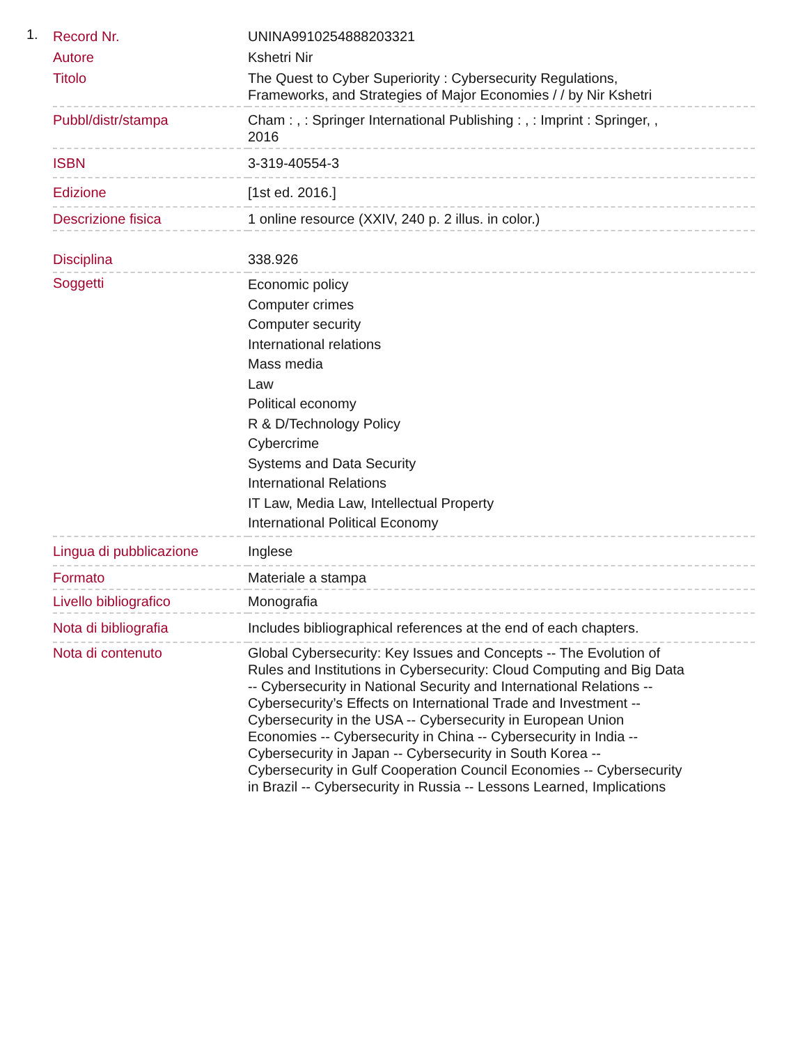1.
| Record Nr. | UNINA9910254888203321 |
| Autore | Kshetri Nir |
| Titolo | The Quest to Cyber Superiority : Cybersecurity Regulations, Frameworks, and Strategies of Major Economies / / by Nir Kshetri |
| Pubbl/distr/stampa | Cham : , : Springer International Publishing : , : Imprint : Springer, , 2016 |
| ISBN | 3-319-40554-3 |
| Edizione | [1st ed. 2016.] |
| Descrizione fisica | 1 online resource (XXIV, 240 p. 2 illus. in color.) |
| Disciplina | 338.926 |
| Soggetti | Economic policy Computer crimes Computer security International relations Mass media Law Political economy R & D/Technology Policy Cybercrime Systems and Data Security International Relations IT Law, Media Law, Intellectual Property International Political Economy |
| Lingua di pubblicazione | Inglese |
| Formato | Materiale a stampa |
| Livello bibliografico | Monografia |
| Nota di bibliografia | Includes bibliographical references at the end of each chapters. |
| Nota di contenuto | Global Cybersecurity: Key Issues and Concepts -- The Evolution of Rules and Institutions in Cybersecurity: Cloud Computing and Big Data -- Cybersecurity in National Security and International Relations -- Cybersecurity’s Effects on International Trade and Investment -- Cybersecurity in the USA -- Cybersecurity in European Union Economies -- Cybersecurity in China -- Cybersecurity in India -- Cybersecurity in Japan -- Cybersecurity in South Korea -- Cybersecurity in Gulf Cooperation Council Economies -- Cybersecurity in Brazil -- Cybersecurity in Russia -- Lessons Learned, Implications |